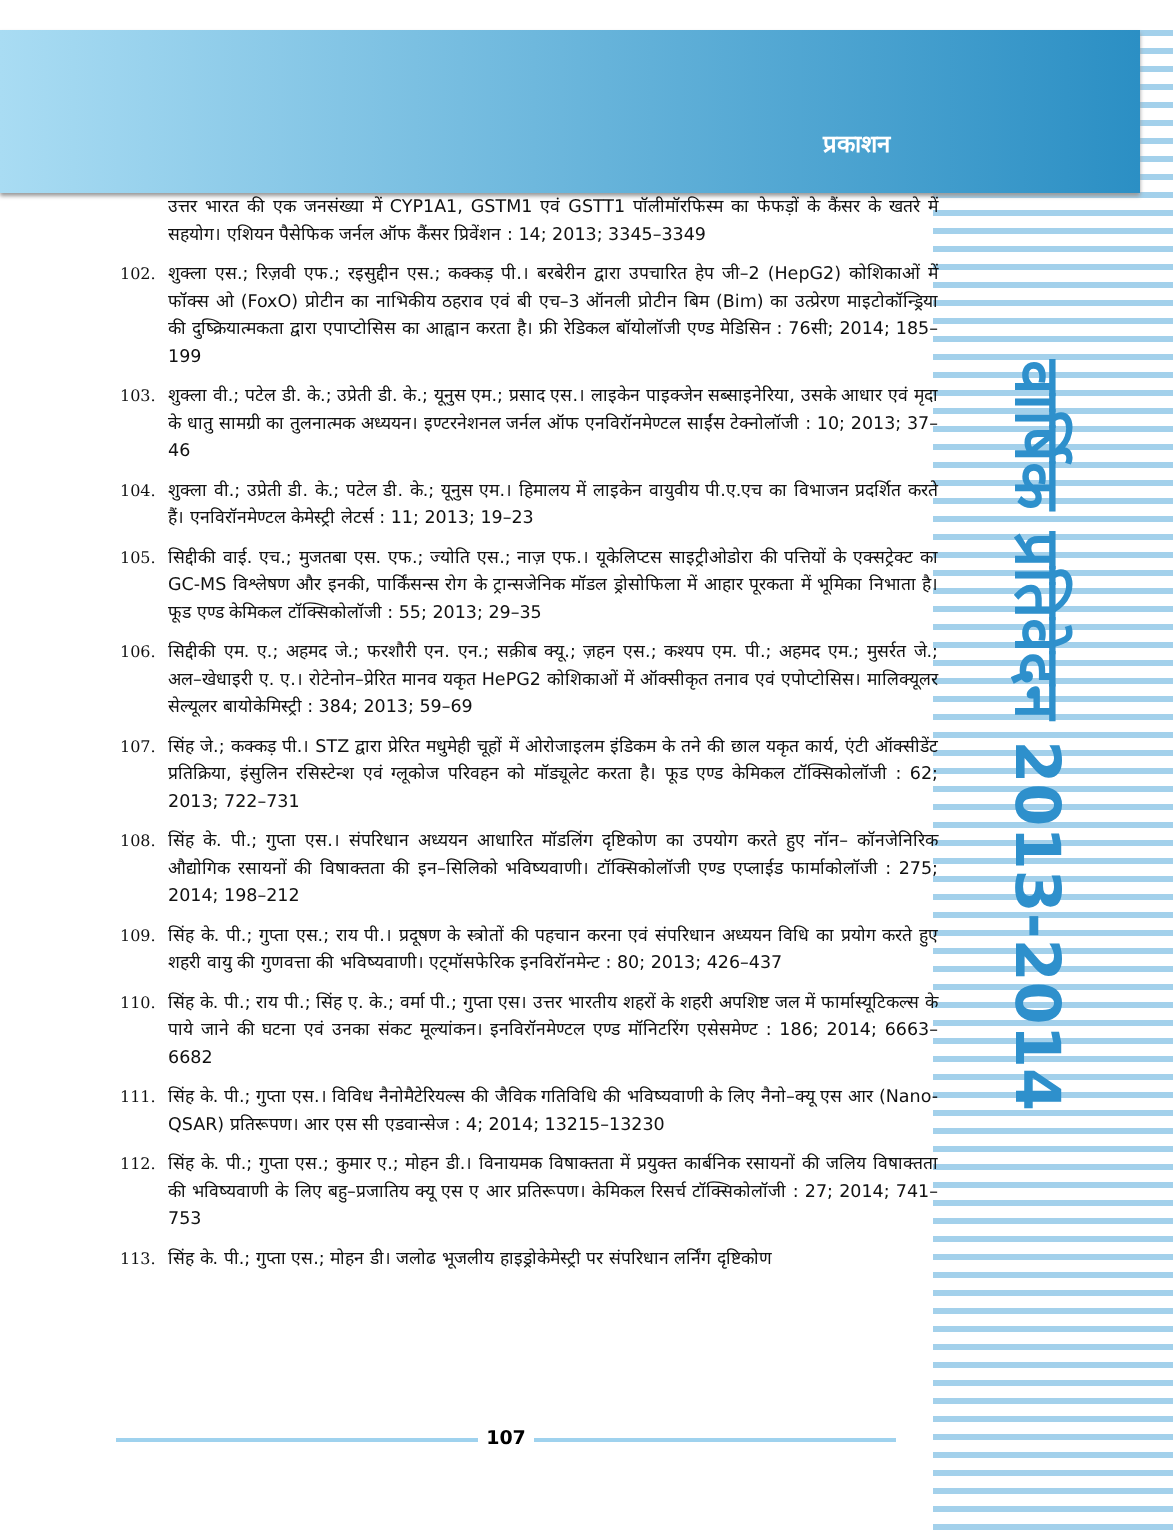प्रकाशन
वार्षिक प्रतिवेदन 2013-2014
उत्तर भारत की एक जनसंख्या में CYP1A1, GSTM1 एवं GSTT1 पॉलीमॉरफिस्म का फेफड़ों के कैंसर के खतरे में सहयोग। एशियन पैसेफिक जर्नल ऑफ कैंसर प्रिवेंशन : 14; 2013; 3345–3349
102. शुक्ला एस.; रिज़वी एफ.; रइसुद्दीन एस.; कक्कड़ पी.। बरबेरीन द्वारा उपचारित हेप जी–2 (HepG2) कोशिकाओं में फॉक्स ओ (FoxO) प्रोटीन का नाभिकीय ठहराव एवं बी एच–3 ऑनली प्रोटीन बिम (Bim) का उत्प्रेरण माइटोकॉन्ड्रिया की दुष्क्रियात्मकता द्वारा एपाप्टोसिस का आह्वान करता है। फ्री रेडिकल बॉयोलॉजी एण्ड मेडिसिन : 76सी; 2014; 185–199
103. शुक्ला वी.; पटेल डी. के.; उप्रेती डी. के.; यूनुस एम.; प्रसाद एस.। लाइकेन पाइक्जेन सब्साइनेरिया, उसके आधार एवं मृदा के धातु सामग्री का तुलनात्मक अध्ययन। इण्टरनेशनल जर्नल ऑफ एनविरॉनमेण्टल साईंस टेक्नोलॉजी : 10; 2013; 37–46
104. शुक्ला वी.; उप्रेती डी. के.; पटेल डी. के.; यूनुस एम.। हिमालय में लाइकेन वायुवीय पी.ए.एच का विभाजन प्रदर्शित करते हैं। एनविरॉनमेण्टल केमेस्ट्री लेटर्स : 11; 2013; 19–23
105. सिद्दीकी वाई. एच.; मुजतबा एस. एफ.; ज्योति एस.; नाज़ एफ.। यूकेलिप्टस साइट्रीओडोरा की पत्तियों के एक्सट्रेक्ट का GC-MS विश्लेषण और इनकी, पार्किंसन्स रोग के ट्रान्सजेनिक मॉडल ड्रोसोफिला में आहार पूरकता में भूमिका निभाता है। फूड एण्ड केमिकल टॉक्सिकोलॉजी : 55; 2013; 29–35
106. सिद्दीकी एम. ए.; अहमद जे.; फरशौरी एन. एन.; सक़ीब क्यू.; ज़हन एस.; कश्यप एम. पी.; अहमद एम.; मुसर्रत जे.; अल–खेधाइरी ए. ए.। रोटेनोन–प्रेरित मानव यकृत HePG2 कोशिकाओं में ऑक्सीकृत तनाव एवं एपोप्टोसिस। मालिक्यूलर सेल्यूलर बायोकेमिस्ट्री : 384; 2013; 59–69
107. सिंह जे.; कक्कड़ पी.। STZ द्वारा प्रेरित मधुमेही चूहों में ओरोजाइलम इंडिकम के तने की छाल यकृत कार्य, एंटी ऑक्सीडेंट प्रतिक्रिया, इंसुलिन रसिस्टेन्श एवं ग्लूकोज परिवहन को मॉड्यूलेट करता है। फूड एण्ड केमिकल टॉक्सिकोलॉजी : 62; 2013; 722–731
108. सिंह के. पी.; गुप्ता एस.। संपरिधान अध्ययन आधारित मॉडलिंग दृष्टिकोण का उपयोग करते हुए नॉन– कॉनजेनिरिक औद्योगिक रसायनों की विषाक्तता की इन–सिलिको भविष्यवाणी। टॉक्सिकोलॉजी एण्ड एप्लाईड फार्माकोलॉजी : 275; 2014; 198–212
109. सिंह के. पी.; गुप्ता एस.; राय पी.। प्रदूषण के स्त्रोतों की पहचान करना एवं संपरिधान अध्ययन विधि का प्रयोग करते हुए शहरी वायु की गुणवत्ता की भविष्यवाणी। एट्मॉसफेरिक इनविरॉनमेन्ट : 80; 2013; 426–437
110. सिंह के. पी.; राय पी.; सिंह ए. के.; वर्मा पी.; गुप्ता एस। उत्तर भारतीय शहरों के शहरी अपशिष्ट जल में फार्मास्यूटिकल्स के पाये जाने की घटना एवं उनका संकट मूल्यांकन। इनविरॉनमेण्टल एण्ड मॉनिटरिंग एसेसमेण्ट : 186; 2014; 6663–6682
111. सिंह के. पी.; गुप्ता एस.। विविध नैनोमैटेरियल्स की जैविक गतिविधि की भविष्यवाणी के लिए नैनो–क्यू एस आर (Nano-QSAR) प्रतिरूपण। आर एस सी एडवान्सेज : 4; 2014; 13215–13230
112. सिंह के. पी.; गुप्ता एस.; कुमार ए.; मोहन डी.। विनायमक विषाक्तता में प्रयुक्त कार्बनिक रसायनों की जलिय विषाक्तता की भविष्यवाणी के लिए बहु–प्रजातिय क्यू एस ए आर प्रतिरूपण। केमिकल रिसर्च टॉक्सिकोलॉजी : 27; 2014; 741–753
113. सिंह के. पी.; गुप्ता एस.; मोहन डी। जलोढ भूजलीय हाइड्रोकेमेस्ट्री पर संपरिधान लर्निंग दृष्टिकोण
107